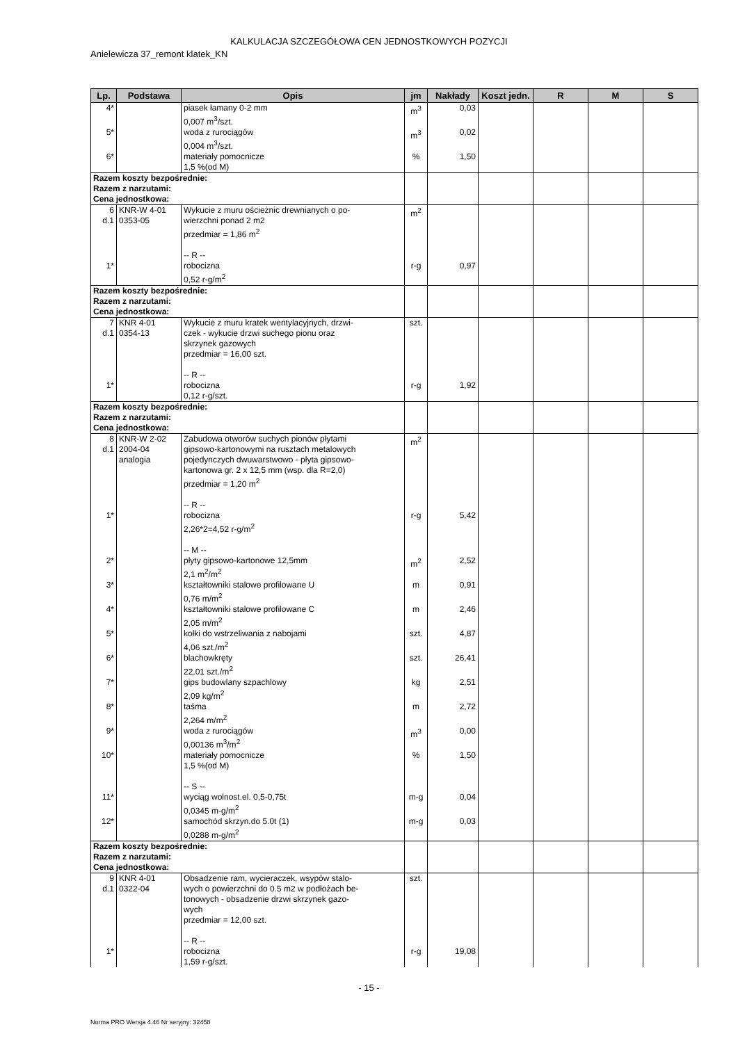KALKULACJA SZCZEGÓŁOWA CEN JEDNOSTKOWYCH POZYCJI
Anielewicza 37_remont klatek_KN
| Lp. | Podstawa | Opis | jm | Nakłady | Koszt jedn. | R | M | S |
| --- | --- | --- | --- | --- | --- | --- | --- | --- |
| 4* | | piasek łamany 0-2 mm 0,007 m<sup>3</sup>/szt. | m<sup>3</sup> | 0,03 | | | | |
| 5* | | woda z rurociągów 0,004 m<sup>3</sup>/szt. | m<sup>3</sup> | 0,02 | | | | |
| 6* | | materiały pomocnicze 1,5 %(od M) | % | 1,50 | | | | |
| Razem koszty bezpośrednie: Razem z narzutami: Cena jednostkowa: | | | | | | | | |
| 6 d.1 | KNR-W 4-01 0353-05 | Wykucie z muru ościeżnic drewnianych o po- wierzchni ponad 2 m2 przedmiar = 1,86 m<sup>2</sup> -- R -- | m<sup>2</sup> | | | | | |
| 1* | | robocizna 0,52 r-g/m<sup>2</sup> | r-g | 0,97 | | | | |
| Razem koszty bezpośrednie: Razem z narzutami: Cena jednostkowa: | | | | | | | | |
| 7 d.1 | KNR 4-01 0354-13 | Wykucie z muru kratek wentylacyjnych, drzwi- czek - wykucie drzwi suchego pionu oraz skrzynek gazowych przedmiar = 16,00 szt. -- R -- | szt. | | | | | |
| 1* | | robocizna 0,12 r-g/szt. | r-g | 1,92 | | | | |
| Razem koszty bezpośrednie: Razem z narzutami: Cena jednostkowa: | | | | | | | | |
| 8 d.1 | KNR-W 2-02 2004-04 analogia | Zabudowa otworów suchych pionów płytami gipsowo-kartonowymi na rusztach metalowych pojedynczych dwuwarstwowo - płyta gipsowo- kartonowa gr. 2 x 12,5 mm (wsp. dla R=2,0) przedmiar = 1,20 m<sup>2</sup> -- R -- | m<sup>2</sup> | | | | | |
| 1* | | robocizna 2,26*2=4,52 r-g/m<sup>2</sup> -- M -- | r-g | 5,42 | | | | |
| 2* | | płyty gipsowo-kartonowe 12,5mm 2,1 m<sup>2</sup>/m<sup>2</sup> | m<sup>2</sup> | 2,52 | | | | |
| 3* | | kształtowniki stalowe profilowane U 0,76 m/m<sup>2</sup> | m | 0,91 | | | | |
| 4* | | kształtowniki stalowe profilowane C 2,05 m/m<sup>2</sup> | m | 2,46 | | | | |
| 5* | | kołki do wstrzeliwania z nabojami 4,06 szt./m<sup>2</sup> | szt. | 4,87 | | | | |
| 6* | | blachowkręty 22,01 szt./m<sup>2</sup> | szt. | 26,41 | | | | |
| 7* | | gips budowlany szpachlowy 2,09 kg/m<sup>2</sup> | kg | 2,51 | | | | |
| 8* | | taśma 2,264 m/m<sup>2</sup> | m | 2,72 | | | | |
| 9* | | woda z rurociągów 0,00136 m<sup>3</sup>/m<sup>2</sup> | m<sup>3</sup> | 0,00 | | | | |
| 10* | | materiały pomocnicze 1,5 %(od M) -- S -- | % | 1,50 | | | | |
| 11* | | wyciąg wolnost.el. 0,5-0,75t 0,0345 m-g/m<sup>2</sup> | m-g | 0,04 | | | | |
| 12* | | samochód skrzyn.do 5.0t (1) 0,0288 m-g/m<sup>2</sup> | m-g | 0,03 | | | | |
| Razem koszty bezpośrednie: Razem z narzutami: Cena jednostkowa: | | | | | | | | |
| 9 d.1 | KNR 4-01 0322-04 | Obsadzenie ram, wycieraczek, wsypów stalo- wych o powierzchni do 0.5 m2 w podłożach be- tonowych - obsadzenie drzwi skrzynek gazo- wych przedmiar = 12,00 szt. -- R -- | szt. | | | | | |
| 1* | | robocizna 1,59 r-g/szt. | r-g | 19,08 | | | | |
- 15 -
Norma PRO Wersja 4.46 Nr seryjny: 32458